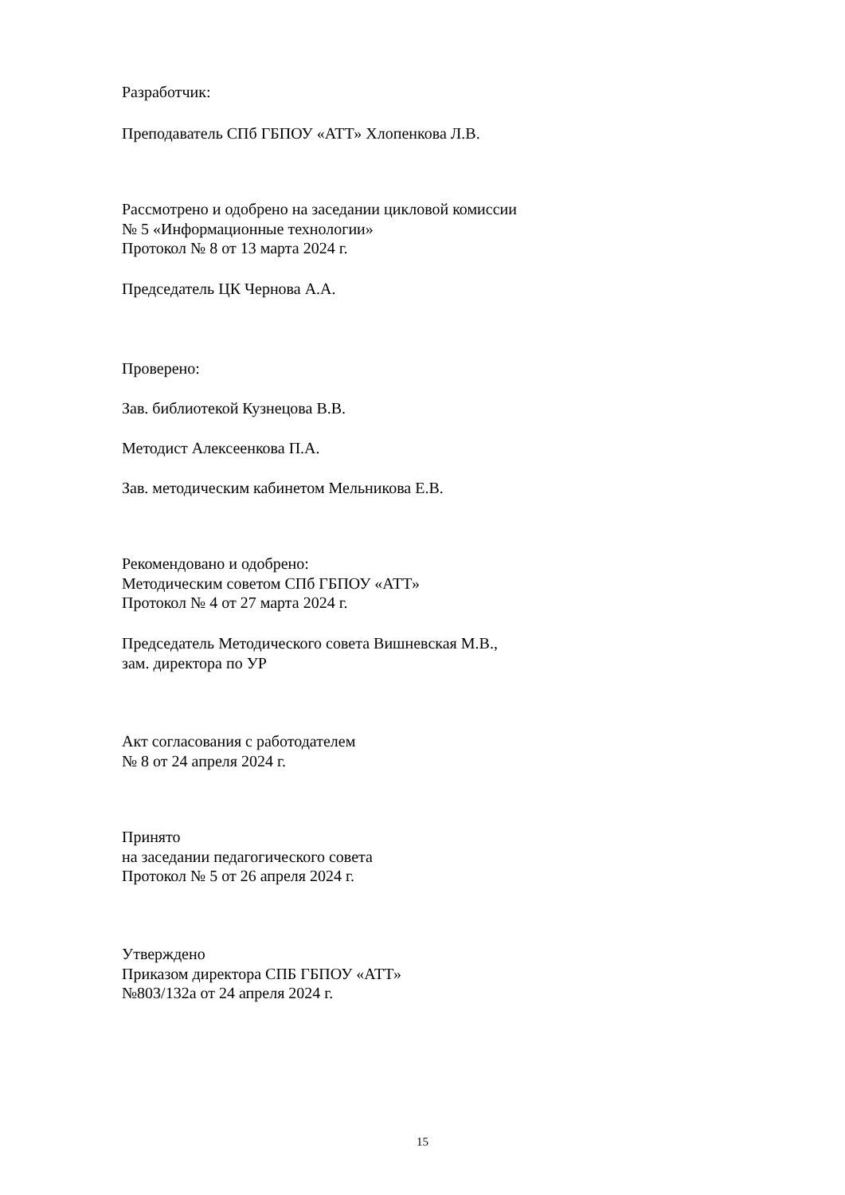Разработчик:
Преподаватель СПб ГБПОУ «АТТ» Хлопенкова Л.В.
Рассмотрено и одобрено на заседании цикловой комиссии
№ 5 «Информационные технологии»
Протокол № 8 от 13 марта 2024 г.
Председатель ЦК Чернова А.А.
Проверено:
Зав. библиотекой Кузнецова В.В.
Методист Алексеенкова П.А.
Зав. методическим кабинетом Мельникова Е.В.
Рекомендовано и одобрено:
Методическим советом СПб ГБПОУ «АТТ»
Протокол № 4 от 27 марта 2024 г.
Председатель Методического совета Вишневская М.В.,
зам. директора по УР
Акт согласования с работодателем
№ 8 от 24 апреля 2024 г.
Принято
на заседании педагогического совета
Протокол № 5 от 26 апреля 2024 г.
Утверждено
Приказом директора СПБ ГБПОУ «АТТ»
№803/132а от 24 апреля 2024 г.
15